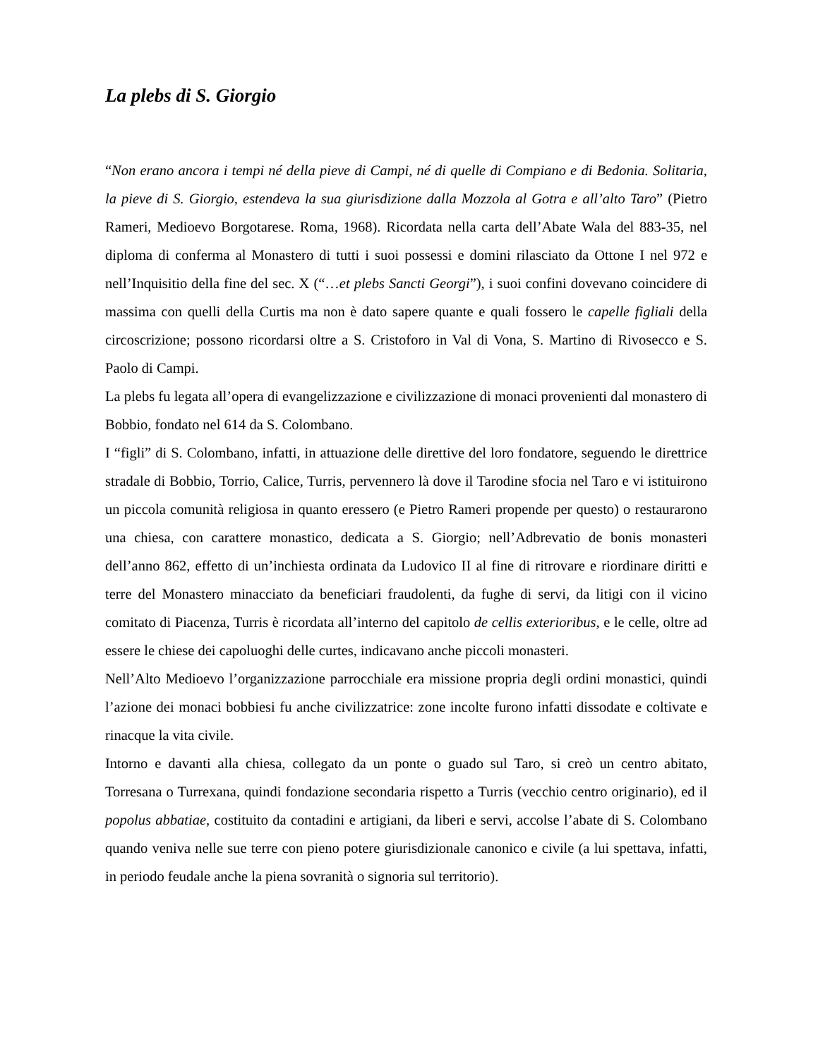La plebs di S. Giorgio
“Non erano ancora i tempi né della pieve di Campi, né di quelle di Compiano e di Bedonia. Solitaria, la pieve di S. Giorgio, estendeva la sua giurisdizione dalla Mozzola al Gotra e all’alto Taro” (Pietro Rameri, Medioevo Borgotarese. Roma, 1968). Ricordata nella carta dell’Abate Wala del 883-35, nel diploma di conferma al Monastero di tutti i suoi possessi e domini rilasciato da Ottone I nel 972 e nell’Inquisitio della fine del sec. X (“…et plebs Sancti Georgi”), i suoi confini dovevano coincidere di massima con quelli della Curtis ma non è dato sapere quante e quali fossero le capelle figliali della circoscrizione; possono ricordarsi oltre a S. Cristoforo in Val di Vona, S. Martino di Rivosecco e S. Paolo di Campi.
La plebs fu legata all’opera di evangelizzazione e civilizzazione di monaci provenienti dal monastero di Bobbio, fondato nel 614 da S. Colombano.
I “figli” di S. Colombano, infatti, in attuazione delle direttive del loro fondatore, seguendo le direttrice stradale di Bobbio, Torrio, Calice, Turris, pervennero là dove il Tarodine sfocia nel Taro e vi istituirono un piccola comunità religiosa in quanto eressero (e Pietro Rameri propende per questo) o restaurarono una chiesa, con carattere monastico, dedicata a S. Giorgio; nell’Adbrevatio de bonis monasteri dell’anno 862, effetto di un’inchiesta ordinata da Ludovico II al fine di ritrovare e riordinare diritti e terre del Monastero minacciato da beneficiari fraudolenti, da fughe di servi, da litigi con il vicino comitato di Piacenza, Turris è ricordata all’interno del capitolo de cellis exterioribus, e le celle, oltre ad essere le chiese dei capoluoghi delle curtes, indicavano anche piccoli monasteri.
Nell’Alto Medioevo l’organizzazione parrocchiale era missione propria degli ordini monastici, quindi l’azione dei monaci bobbiesi fu anche civilizzatrice: zone incolte furono infatti dissodate e coltivate e rinacque la vita civile.
Intorno e davanti alla chiesa, collegato da un ponte o guado sul Taro, si creò un centro abitato, Torresana o Turrexana, quindi fondazione secondaria rispetto a Turris (vecchio centro originario), ed il popolus abbatiae, costituito da contadini e artigiani, da liberi e servi, accolse l’abate di S. Colombano quando veniva nelle sue terre con pieno potere giurisdizionale canonico e civile (a lui spettava, infatti, in periodo feudale anche la piena sovranità o signoria sul territorio).